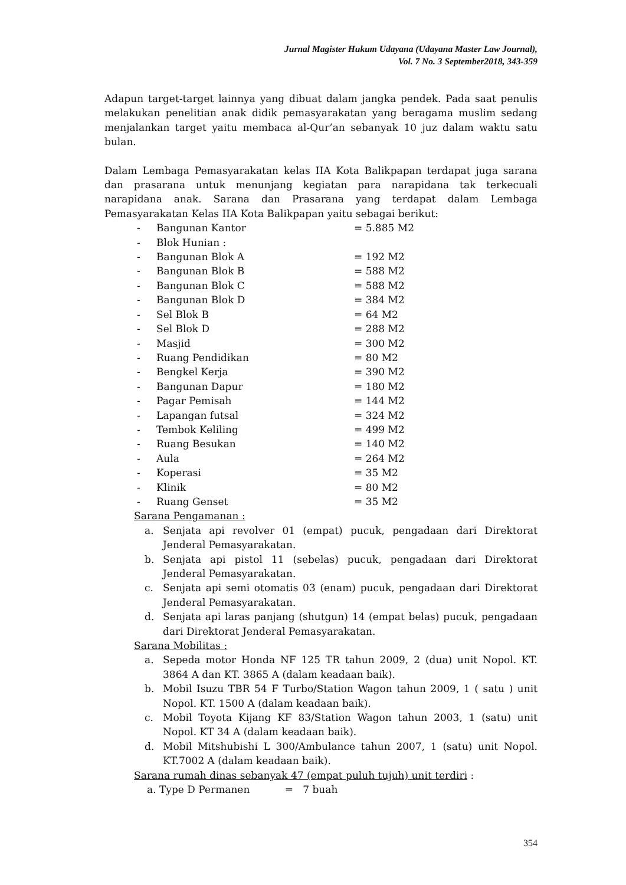Jurnal Magister Hukum Udayana (Udayana Master Law Journal),
Vol. 7 No. 3 September2018, 343-359
Adapun target-target lainnya yang dibuat dalam jangka pendek. Pada saat penulis melakukan penelitian anak didik pemasyarakatan yang beragama muslim sedang menjalankan target yaitu membaca al-Qur’an sebanyak 10 juz dalam waktu satu bulan.
Dalam Lembaga Pemasyarakatan kelas IIA Kota Balikpapan terdapat juga sarana dan prasarana untuk menunjang kegiatan para narapidana tak terkecuali narapidana anak. Sarana dan Prasarana yang terdapat dalam Lembaga Pemasyarakatan Kelas IIA Kota Balikpapan yaitu sebagai berikut:
- Bangunan Kantor = 5.885 M2
- Blok Hunian :
- Bangunan Blok A = 192 M2
- Bangunan Blok B = 588 M2
- Bangunan Blok C = 588 M2
- Bangunan Blok D = 384 M2
- Sel Blok B = 64 M2
- Sel Blok D = 288 M2
- Masjid = 300 M2
- Ruang Pendidikan = 80 M2
- Bengkel Kerja = 390 M2
- Bangunan Dapur = 180 M2
- Pagar Pemisah = 144 M2
- Lapangan futsal = 324 M2
- Tembok Keliling = 499 M2
- Ruang Besukan = 140 M2
- Aula = 264 M2
- Koperasi = 35 M2
- Klinik = 80 M2
- Ruang Genset = 35 M2
Sarana Pengamanan :
a. Senjata api revolver 01 (empat) pucuk, pengadaan dari Direktorat Jenderal Pemasyarakatan.
b. Senjata api pistol 11 (sebelas) pucuk, pengadaan dari Direktorat Jenderal Pemasyarakatan.
c. Senjata api semi otomatis 03 (enam) pucuk, pengadaan dari Direktorat Jenderal Pemasyarakatan.
d. Senjata api laras panjang (shutgun) 14 (empat belas) pucuk, pengadaan dari Direktorat Jenderal Pemasyarakatan.
Sarana Mobilitas :
a. Sepeda motor Honda NF 125 TR tahun 2009, 2 (dua) unit Nopol. KT. 3864 A dan KT. 3865 A (dalam keadaan baik).
b. Mobil Isuzu TBR 54 F Turbo/Station Wagon tahun 2009, 1 ( satu ) unit Nopol. KT. 1500 A (dalam keadaan baik).
c. Mobil Toyota Kijang KF 83/Station Wagon tahun 2003, 1 (satu) unit Nopol. KT 34 A (dalam keadaan baik).
d. Mobil Mitshubishi L 300/Ambulance tahun 2007, 1 (satu) unit Nopol. KT.7002 A (dalam keadaan baik).
Sarana rumah dinas sebanyak 47 (empat puluh tujuh) unit terdiri :
a. Type D Permanen = 7 buah
354